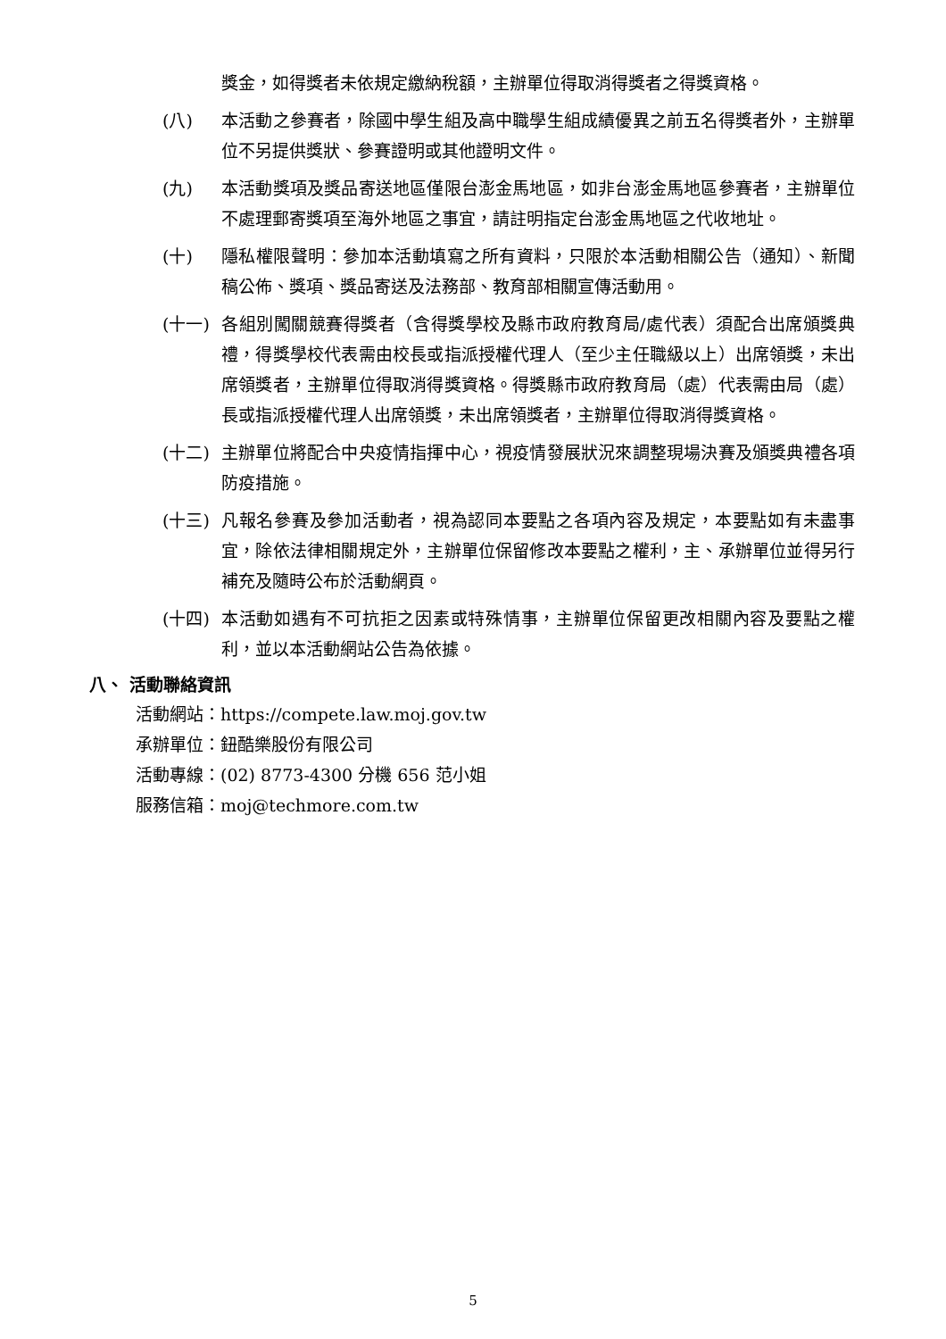獎金，如得獎者未依規定繳納稅額，主辦單位得取消得獎者之得獎資格。
(八) 本活動之參賽者，除國中學生組及高中職學生組成績優異之前五名得獎者外，主辦單位不另提供獎狀、參賽證明或其他證明文件。
(九) 本活動獎項及獎品寄送地區僅限台澎金馬地區，如非台澎金馬地區參賽者，主辦單位不處理郵寄獎項至海外地區之事宜，請註明指定台澎金馬地區之代收地址。
(十) 隱私權限聲明：參加本活動填寫之所有資料，只限於本活動相關公告（通知）、新聞稿公佈、獎項、獎品寄送及法務部、教育部相關宣傳活動用。
(十一) 各組別闖關競賽得獎者（含得獎學校及縣市政府教育局/處代表）須配合出席頒獎典禮，得獎學校代表需由校長或指派授權代理人（至少主任職級以上）出席領獎，未出席領獎者，主辦單位得取消得獎資格。得獎縣市政府教育局（處）代表需由局（處）長或指派授權代理人出席領獎，未出席領獎者，主辦單位得取消得獎資格。
(十二) 主辦單位將配合中央疫情指揮中心，視疫情發展狀況來調整現場決賽及頒獎典禮各項防疫措施。
(十三) 凡報名參賽及參加活動者，視為認同本要點之各項內容及規定，本要點如有未盡事宜，除依法律相關規定外，主辦單位保留修改本要點之權利，主、承辦單位並得另行補充及隨時公布於活動網頁。
(十四) 本活動如遇有不可抗拒之因素或特殊情事，主辦單位保留更改相關內容及要點之權利，並以本活動網站公告為依據。
八、 活動聯絡資訊
活動網站：https://compete.law.moj.gov.tw
承辦單位：鈕酷樂股份有限公司
活動專線：(02) 8773-4300 分機 656 范小姐
服務信箱：moj@techmore.com.tw
5